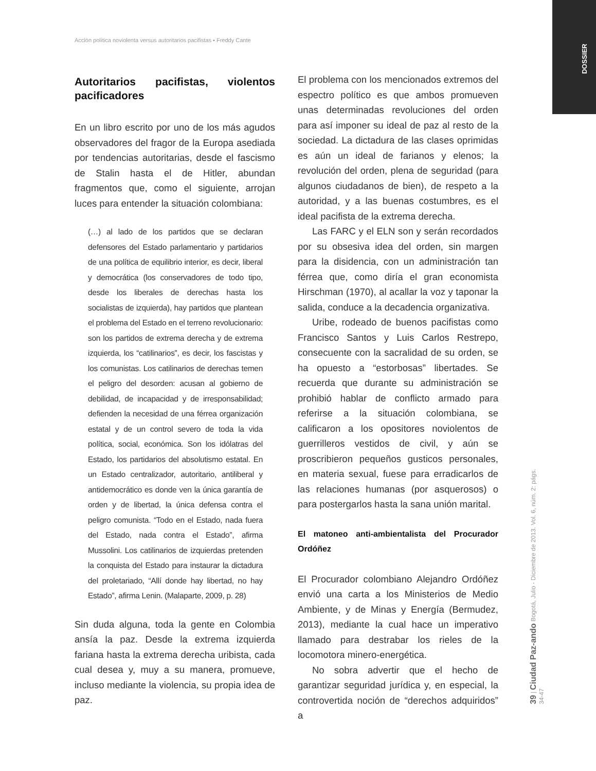Acción política noviolenta versus autoritarios pacifistas ▪ Freddy Cante
DOSSIER
39 | Ciudad Paz-ando Bogotá, Julio - Diciembre de 2013. Vol. 6, núm. 2: págs. 34-47
Autoritarios pacifistas, violentos pacificadores
En un libro escrito por uno de los más agudos observadores del fragor de la Europa asediada por tendencias autoritarias, desde el fascismo de Stalin hasta el de Hitler, abundan fragmentos que, como el siguiente, arrojan luces para entender la situación colombiana:
(…) al lado de los partidos que se declaran defensores del Estado parlamentario y partidarios de una política de equilibrio interior, es decir, liberal y democrática (los conservadores de todo tipo, desde los liberales de derechas hasta los socialistas de izquierda), hay partidos que plantean el problema del Estado en el terreno revolucionario: son los partidos de extrema derecha y de extrema izquierda, los “catilinarios”, es decir, los fascistas y los comunistas. Los catilinarios de derechas temen el peligro del desorden: acusan al gobierno de debilidad, de incapacidad y de irresponsabilidad; defienden la necesidad de una férrea organización estatal y de un control severo de toda la vida política, social, económica. Son los idólatras del Estado, los partidarios del absolutismo estatal. En un Estado centralizador, autoritario, antiliberal y antidemocrático es donde ven la única garantía de orden y de libertad, la única defensa contra el peligro comunista. “Todo en el Estado, nada fuera del Estado, nada contra el Estado”, afirma Mussolini. Los catilinarios de izquierdas pretenden la conquista del Estado para instaurar la dictadura del proletariado, “Allí donde hay libertad, no hay Estado”, afirma Lenin. (Malaparte, 2009, p. 28)
Sin duda alguna, toda la gente en Colombia ansía la paz. Desde la extrema izquierda fariana hasta la extrema derecha uribista, cada cual desea y, muy a su manera, promueve, incluso mediante la violencia, su propia idea de paz.
El problema con los mencionados extremos del espectro político es que ambos promueven unas determinadas revoluciones del orden para así imponer su ideal de paz al resto de la sociedad. La dictadura de las clases oprimidas es aún un ideal de farianos y elenos; la revolución del orden, plena de seguridad (para algunos ciudadanos de bien), de respeto a la autoridad, y a las buenas costumbres, es el ideal pacifista de la extrema derecha.
Las FARC y el ELN son y serán recordados por su obsesiva idea del orden, sin margen para la disidencia, con un administración tan férrea que, como diría el gran economista Hirschman (1970), al acallar la voz y taponar la salida, conduce a la decadencia organizativa.
Uribe, rodeado de buenos pacifistas como Francisco Santos y Luis Carlos Restrepo, consecuente con la sacralidad de su orden, se ha opuesto a “estorbosas” libertades. Se recuerda que durante su administración se prohibió hablar de conflicto armado para referirse a la situación colombiana, se calificaron a los opositores noviolentos de guerrilleros vestidos de civil, y aún se proscribieron pequeños gusticos personales, en materia sexual, fuese para erradicarlos de las relaciones humanas (por asquerosos) o para postergarlos hasta la sana unión marital.
El matoneo anti-ambientalista del Procurador Ordóñez
El Procurador colombiano Alejandro Ordóñez envió una carta a los Ministerios de Medio Ambiente, y de Minas y Energía (Bermudez, 2013), mediante la cual hace un imperativo llamado para destrabar los rieles de la locomotora minero-energética.
No sobra advertir que el hecho de garantizar seguridad jurídica y, en especial, la controvertida noción de “derechos adquiridos” a